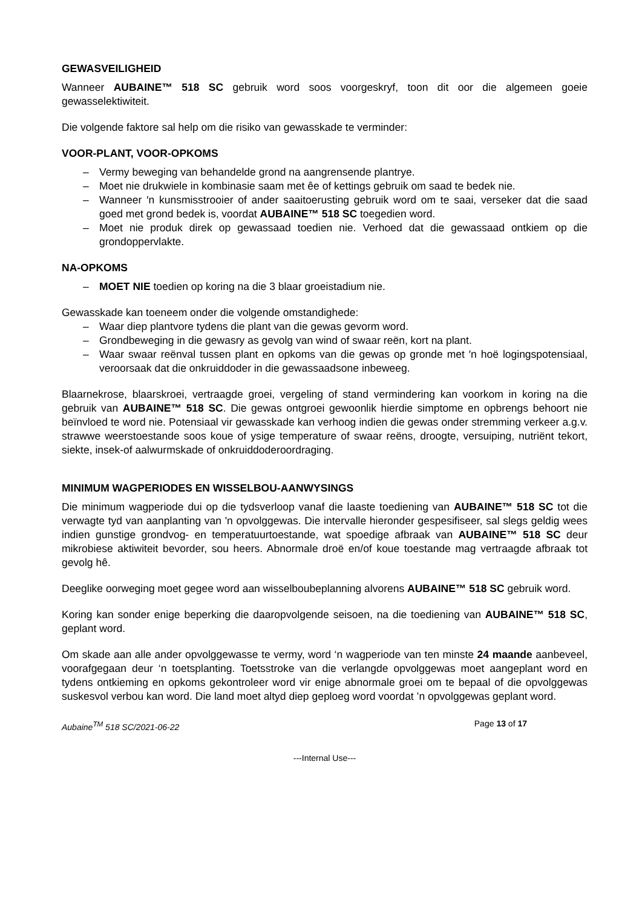GEWASVEILIGHEID
Wanneer AUBAINE™ 518 SC gebruik word soos voorgeskryf, toon dit oor die algemeen goeie gewasselektiwiteit.
Die volgende faktore sal help om die risiko van gewasskade te verminder:
VOOR-PLANT, VOOR-OPKOMS
– Vermy beweging van behandelde grond na aangrensende plantrye.
– Moet nie drukwiele in kombinasie saam met êe of kettings gebruik om saad te bedek nie.
– Wanneer ′n kunsmisstrooier of ander saaitoerusting gebruik word om te saai, verseker dat die saad goed met grond bedek is, voordat AUBAINE™ 518 SC toegedien word.
– Moet nie produk direk op gewassaad toedien nie. Verhoed dat die gewassaad ontkiem op die grondoppervlakte.
NA-OPKOMS
– MOET NIE toedien op koring na die 3 blaar groeistadium nie.
Gewasskade kan toeneem onder die volgende omstandighede:
– Waar diep plantvore tydens die plant van die gewas gevorm word.
– Grondbeweging in die gewasry as gevolg van wind of swaar reën, kort na plant.
– Waar swaar reënval tussen plant en opkoms van die gewas op gronde met ′n hoë logingspotensiaal, veroorsaak dat die onkruiddoder in die gewassaadsone inbeweeg.
Blaarnekrose, blaarskroei, vertraagde groei, vergeling of stand vermindering kan voorkom in koring na die gebruik van AUBAINE™ 518 SC. Die gewas ontgroei gewoonlik hierdie simptome en opbrengs behoort nie beïnvloed te word nie. Potensiaal vir gewasskade kan verhoog indien die gewas onder stremming verkeer a.g.v. strawwe weerstoestande soos koue of ysige temperature of swaar reëns, droogte, versuiping, nutriënt tekort, siekte, insek-of aalwurmskade of onkruiddoderoordraging.
MINIMUM WAGPERIODES EN WISSELBOU-AANWYSINGS
Die minimum wagperiode dui op die tydsverloop vanaf die laaste toediening van AUBAINE™ 518 SC tot die verwagte tyd van aanplanting van 'n opvolggewas. Die intervalle hieronder gespesifiseer, sal slegs geldig wees indien gunstige grondvog- en temperatuurtoestande, wat spoedige afbraak van AUBAINE™ 518 SC deur mikrobiese aktiwiteit bevorder, sou heers. Abnormale droë en/of koue toestande mag vertraagde afbraak tot gevolg hê.
Deeglike oorweging moet gegee word aan wisselboubeplanning alvorens AUBAINE™ 518 SC gebruik word.
Koring kan sonder enige beperking die daaropvolgende seisoen, na die toediening van AUBAINE™ 518 SC, geplant word.
Om skade aan alle ander opvolggewasse te vermy, word ‘n wagperiode van ten minste 24 maande aanbeveel, voorafgegaan deur ‘n toetsplanting. Toetsstroke van die verlangde opvolggewas moet aangeplant word en tydens ontkieming en opkoms gekontroleer word vir enige abnormale groei om te bepaal of die opvolggewas suskesvol verbou kan word. Die land moet altyd diep geploeg word voordat ’n opvolggewas geplant word.
Aubaine<sup>TM</sup> 518 SC/2021-06-22 Page 13 of 17
---Internal Use---